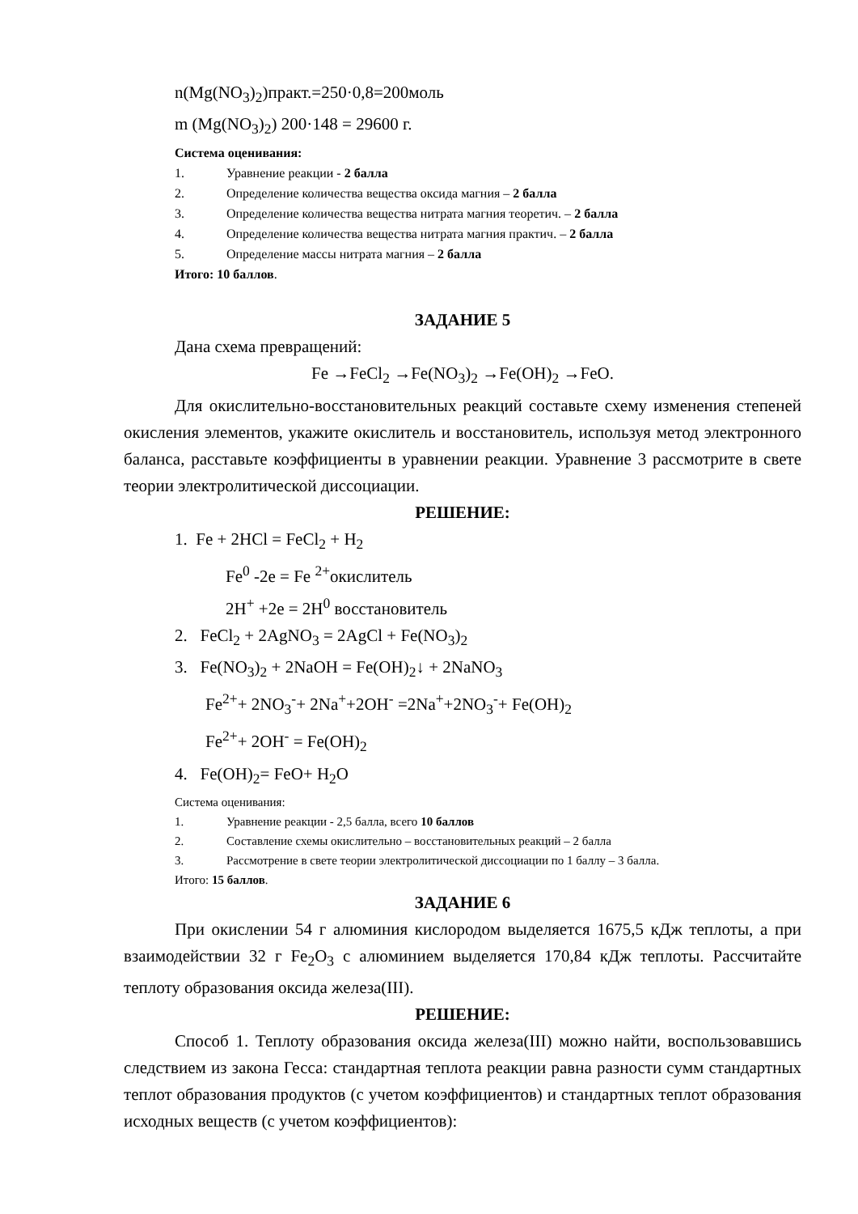n(Mg(NO<sub>3</sub>)<sub>2</sub>)практ.=250·0,8=200моль
m (Mg(NO<sub>3</sub>)<sub>2</sub>) 200·148 = 29600 г.
Система оценивания:
1. Уравнение реакции - 2 балла
2. Определение количества вещества оксида магния – 2 балла
3. Определение количества вещества нитрата магния теоретич. – 2 балла
4. Определение количества вещества нитрата магния практич. – 2 балла
5. Определение массы нитрата магния – 2 балла
Итого: 10 баллов.
ЗАДАНИЕ 5
Дана схема превращений:
Fe →FeCl<sub>2</sub> →Fe(NO<sub>3</sub>)<sub>2</sub> →Fe(OH)<sub>2</sub> →FeO.
Для окислительно-восстановительных реакций составьте схему изменения степеней окисления элементов, укажите окислитель и восстановитель, используя метод электронного баланса, расставьте коэффициенты в уравнении реакции. Уравнение 3 рассмотрите в свете теории электролитической диссоциации.
РЕШЕНИЕ:
1. Fe + 2HCl = FeCl<sub>2</sub> + H<sub>2</sub>
Fe<sup>0</sup> -2e = Fe <sup>2+</sup>окислитель
2H<sup>+</sup> +2e = 2H<sup>0</sup> восстановитель
2. FeCl<sub>2</sub> + 2AgNO<sub>3</sub> = 2AgCl + Fe(NO<sub>3</sub>)<sub>2</sub>
3. Fe(NO<sub>3</sub>)<sub>2</sub> + 2NaOH = Fe(OH)<sub>2</sub>↓ + 2NaNO<sub>3</sub>
Fe<sup>2+</sup>+ 2NO<sub>3</sub><sup>-</sup>+ 2Na<sup>+</sup>+2OH<sup>-</sup> =2Na<sup>+</sup>+2NO<sub>3</sub><sup>-</sup>+ Fe(OH)<sub>2</sub>
Fe<sup>2+</sup>+ 2OH<sup>-</sup> = Fe(OH)<sub>2</sub>
4. Fe(OH)<sub>2</sub>= FeO+ H<sub>2</sub>O
Система оценивания:
1. Уравнение реакции - 2,5 балла, всего 10 баллов
2. Составление схемы окислительно – восстановительных реакций – 2 балла
3. Рассмотрение в свете теории электролитической диссоциации по 1 баллу – 3 балла.
Итого: 15 баллов.
ЗАДАНИЕ 6
При окислении 54 г алюминия кислородом выделяется 1675,5 кДж теплоты, а при взаимодействии 32 г Fe<sub>2</sub>O<sub>3</sub> с алюминием выделяется 170,84 кДж теплоты. Рассчитайте теплоту образования оксида железа(III).
РЕШЕНИЕ:
Способ 1. Теплоту образования оксида железа(III) можно найти, воспользовавшись следствием из закона Гесса: стандартная теплота реакции равна разности сумм стандартных теплот образования продуктов (с учетом коэффициентов) и стандартных теплот образования исходных веществ (с учетом коэффициентов):